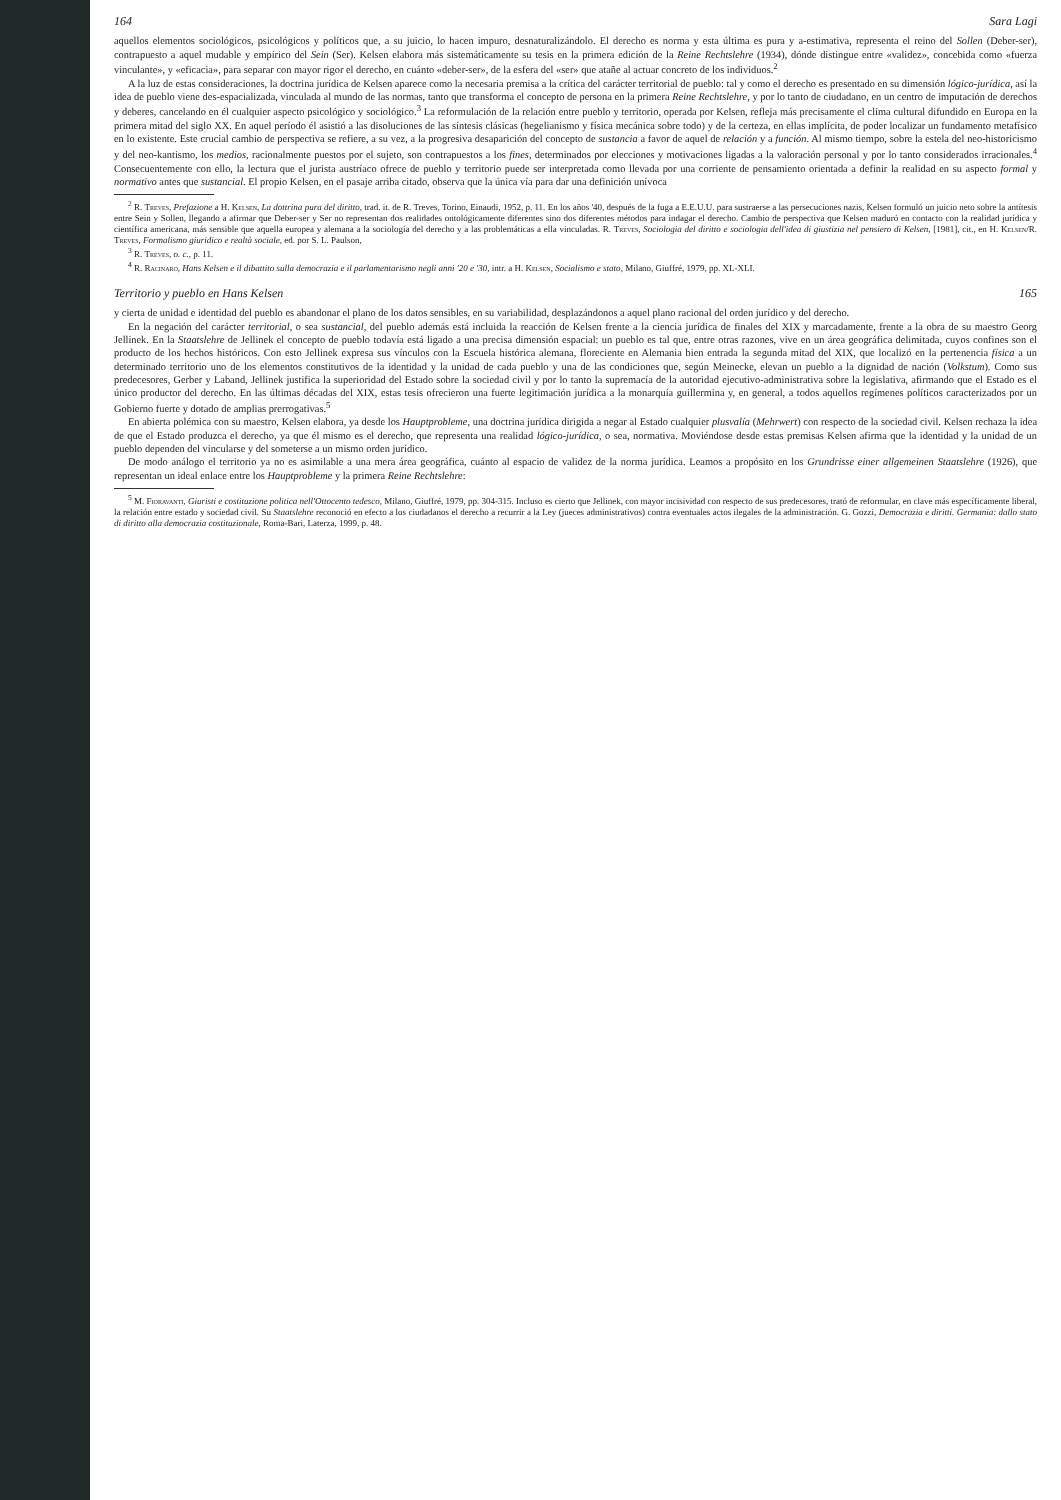164 Sara Lagi
aquellos elementos sociológicos, psicológicos y políticos que, a su juicio, lo hacen impuro, desnaturalizándolo. El derecho es norma y esta última es pura y a-estimativa, representa el reino del Sollen (Deber-ser), contrapuesto a aquel mudable y empírico del Sein (Ser). Kelsen elabora más sistemáticamente su tesis en la primera edición de la Reine Rechtslehre (1934), dónde distingue entre «validez», concebida como «fuerza vinculante», y «eficacia», para separar con mayor rigor el derecho, en cuánto «deber-ser», de la esfera del «ser» que atañe al actuar concreto de los individuos.<sup>2</sup>
A la luz de estas consideraciones, la doctrina jurídica de Kelsen aparece como la necesaria premisa a la crítica del carácter territorial de pueblo: tal y como el derecho es presentado en su dimensión lógico-jurídica, así la idea de pueblo viene des-espacializada, vinculada al mundo de las normas, tanto que transforma el concepto de persona en la primera Reine Rechtslehre, y por lo tanto de ciudadano, en un centro de imputación de derechos y deberes, cancelando en él cualquier aspecto psicológico y sociológico.<sup>3</sup> La reformulación de la relación entre pueblo y territorio, operada por Kelsen, refleja más precisamente el clima cultural difundido en Europa en la primera mitad del siglo XX. En aquel período él asistió a las disoluciones de las síntesis clásicas (hegelianismo y física mecánica sobre todo) y de la certeza, en ellas implícita, de poder localizar un fundamento metafísico en lo existente. Este crucial cambio de perspectiva se refiere, a su vez, a la progresiva desaparición del concepto de sustancia a favor de aquel de relación y a función. Al mismo tiempo, sobre la estela del neo-historicismo y del neo-kantismo, los medios, racionalmente puestos por el sujeto, son contrapuestos a los fines, determinados por elecciones y motivaciones ligadas a la valoración personal y por lo tanto considerados irracionales.<sup>4</sup> Consecuentemente con ello, la lectura que el jurista austríaco ofrece de pueblo y territorio puede ser interpretada como llevada por una corriente de pensamiento orientada a definir la realidad en su aspecto formal y normativo antes que sustancial. El propio Kelsen, en el pasaje arriba citado, observa que la única vía para dar una definición unívoca
<sup>2</sup> R. Treves, Prefazione a H. Kelsen, La dottrina pura del diritto, trad. it. de R. Treves, Torino, Einaudi, 1952, p. 11. En los años '40, después de la fuga a E.E.U.U. para sustraerse a las persecuciones nazis, Kelsen formuló un juicio neto sobre la antítesis entre Sein y Sollen, llegando a afirmar que Deber-ser y Ser no representan dos realidades ontológicamente diferentes sino dos diferentes métodos para indagar el derecho. Cambio de perspectiva que Kelsen maduró en contacto con la realidad jurídica y científica americana, más sensible que aquella europea y alemana a la sociología del derecho y a las problemáticas a ella vinculadas. R. Treves, Sociologia del diritto e sociologia dell'idea di giustizia nel pensiero di Kelsen, [1981], cit., en H. Kelsen/R. Treves, Formalismo giuridico e realtà sociale, ed. por S. L. Paulson,
<sup>3</sup> R. Treves, o. c., p. 11.
<sup>4</sup> R. Racinaro, Hans Kelsen e il dibattito sulla democrazia e il parlamentarismo negli anni '20 e '30, intr. a H. Kelsen, Socialismo e stato, Milano, Giuffré, 1979, pp. XL-XLI.
Territorio y pueblo en Hans Kelsen 165
y cierta de unidad e identidad del pueblo es abandonar el plano de los datos sensibles, en su variabilidad, desplazándonos a aquel plano racional del orden jurídico y del derecho.
En la negación del carácter territorial, o sea sustancial, del pueblo además está incluida la reacción de Kelsen frente a la ciencia jurídica de finales del XIX y marcadamente, frente a la obra de su maestro Georg Jellinek. En la Staatslehre de Jellinek el concepto de pueblo todavía está ligado a una precisa dimensión espacial: un pueblo es tal que, entre otras razones, vive en un área geográfica delimitada, cuyos confines son el producto de los hechos históricos. Con esto Jellinek expresa sus vínculos con la Escuela histórica alemana, floreciente en Alemania bien entrada la segunda mitad del XIX, que localizó en la pertenencia física a un determinado territorio uno de los elementos constitutivos de la identidad y la unidad de cada pueblo y una de las condiciones que, según Meinecke, elevan un pueblo a la dignidad de nación (Volkstum). Como sus predecesores, Gerber y Laband, Jellinek justifica la superioridad del Estado sobre la sociedad civil y por lo tanto la supremacía de la autoridad ejecutivo-administrativa sobre la legislativa, afirmando que el Estado es el único productor del derecho. En las últimas décadas del XIX, estas tesis ofrecieron una fuerte legitimación jurídica a la monarquía guillermina y, en general, a todos aquellos regímenes políticos caracterizados por un Gobierno fuerte y dotado de amplias prerrogativas.<sup>5</sup>
En abierta polémica con su maestro, Kelsen elabora, ya desde los Hauptprobleme, una doctrina jurídica dirigida a negar al Estado cualquier plusvalía (Mehrwert) con respecto de la sociedad civil. Kelsen rechaza la idea de que el Estado produzca el derecho, ya que él mismo es el derecho, que representa una realidad lógico-jurídica, o sea, normativa. Moviéndose desde estas premisas Kelsen afirma que la identidad y la unidad de un pueblo dependen del vincularse y del someterse a un mismo orden jurídico.
De modo análogo el territorio ya no es asimilable a una mera área geográfica, cuánto al espacio de validez de la norma jurídica. Leamos a propósito en los Grundrisse einer allgemeinen Staatslehre (1926), que representan un ideal enlace entre los Hauptprobleme y la primera Reine Rechtslehre:
<sup>5</sup> M. Fioravanti, Giuristi e costituzione politica nell'Ottocento tedesco, Milano, Giuffré, 1979, pp. 304-315. Incluso es cierto que Jellinek, con mayor incisividad con respecto de sus predecesores, trató de reformular, en clave más específicamente liberal, la relación entre estado y sociedad civil. Su Staatslehre reconoció en efecto a los ciudadanos el derecho a recurrir a la Ley (jueces administrativos) contra eventuales actos ilegales de la administración. G. Gozzi, Democrazia e diritti. Germania: dallo stato di diritto alla democrazia costituzionale, Roma-Bari, Laterza, 1999, p. 48.